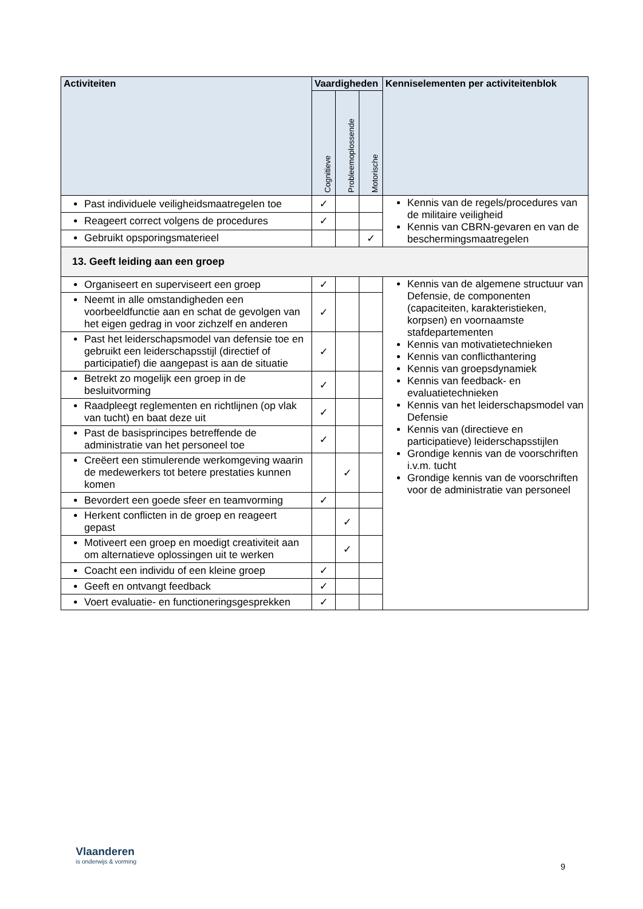| Activiteiten | Vaardigheden | | | Kenniselementen per activiteitenblok |
| --- | --- | --- | --- | --- |
| | Cognitieve | Probleemoplossende | Motorische | |
| Past individuele veiligheidsmaatregelen toe | ✓ | | | Kennis van de regels/procedures van de militaire veiligheid Kennis van CBRN-gevaren en van de beschermingsmaatregelen |
| Reageert correct volgens de procedures | ✓ | | | |
| Gebruikt opsporingsmaterieel | | | ✓ | |
| 13. Geeft leiding aan een groep | | | | |
| Organiseert en superviseert een groep | ✓ | | | Kennis van de algemene structuur van Defensie, de componenten (capaciteiten, karakteristieken, korpsen) en voornaamste stafdepartementen Kennis van motivatietechnieken Kennis van conflicthantering Kennis van groepsdynamiek Kennis van feedback- en evaluatietechnieken Kennis van het leiderschapsmodel van Defensie Kennis van (directieve en participatieve) leiderschapsstijlen Grondige kennis van de voorschriften i.v.m. tucht Grondige kennis van de voorschriften voor de administratie van personeel |
| Neemt in alle omstandigheden een voorbeeldfunctie aan en schat de gevolgen van het eigen gedrag in voor zichzelf en anderen | ✓ | | | |
| Past het leiderschapsmodel van defensie toe en gebruikt een leiderschapsstijl (directief of participatief) die aangepast is aan de situatie | ✓ | | | |
| Betrekt zo mogelijk een groep in de besluitvorming | ✓ | | | |
| Raadpleegt reglementen en richtlijnen (op vlak van tucht) en baat deze uit | ✓ | | | |
| Past de basisprincipes betreffende de administratie van het personeel toe | ✓ | | | |
| Creëert een stimulerende werkomgeving waarin de medewerkers tot betere prestaties kunnen komen | | ✓ | | |
| Bevordert een goede sfeer en teamvorming | ✓ | | | |
| Herkent conflicten in de groep en reageert gepast | | ✓ | | |
| Motiveert een groep en moedigt creativiteit aan om alternatieve oplossingen uit te werken | | ✓ | | |
| Coacht een individu of een kleine groep | ✓ | | | |
| Geeft en ontvangt feedback | ✓ | | | |
| Voert evaluatie- en functioneringsgesprekken | ✓ | | | |
Vlaanderen
is onderwijs & vorming
9